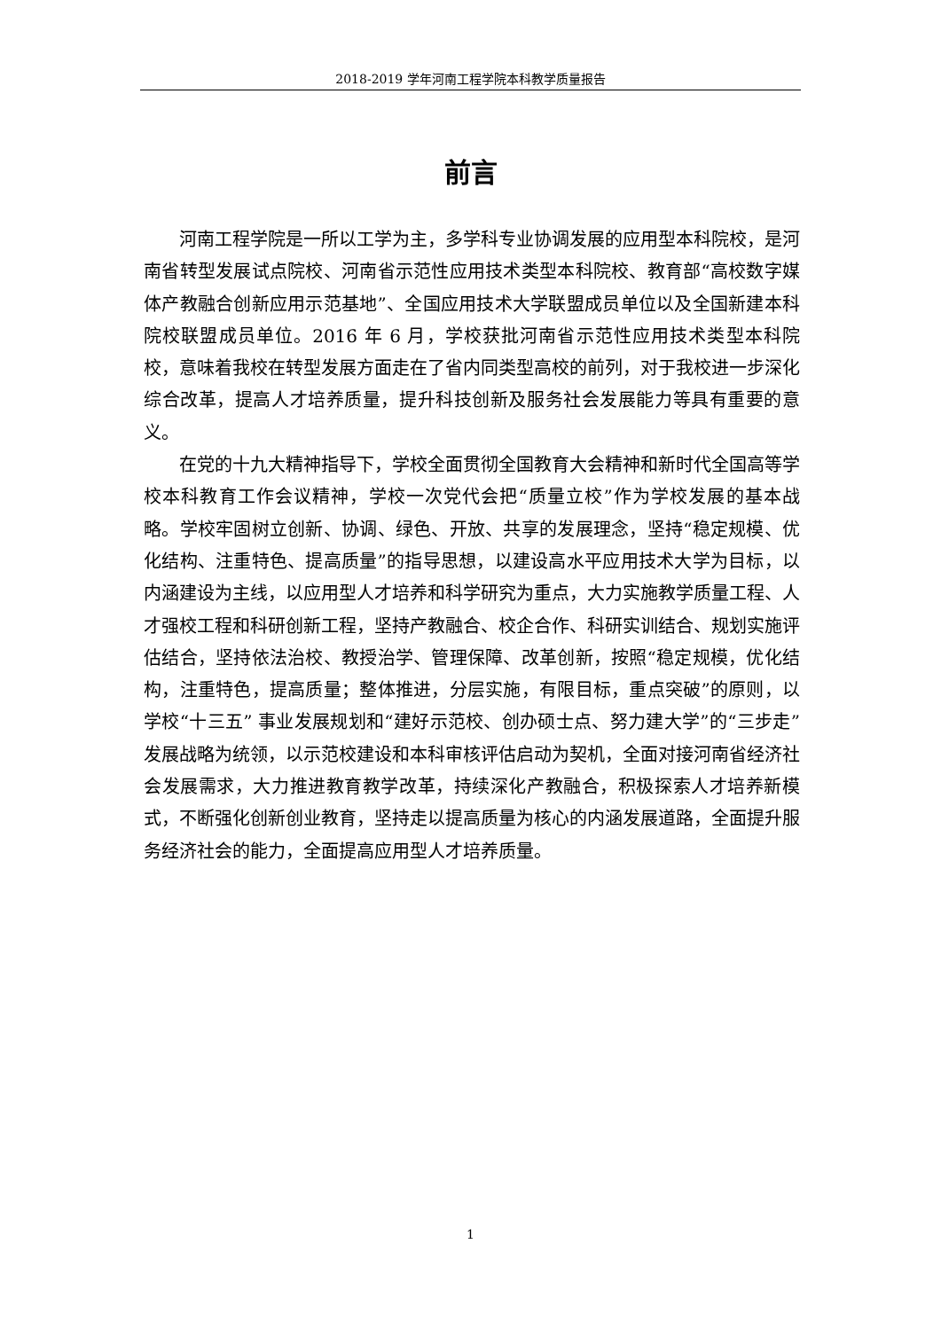2018-2019 学年河南工程学院本科教学质量报告
前言
河南工程学院是一所以工学为主，多学科专业协调发展的应用型本科院校，是河南省转型发展试点院校、河南省示范性应用技术类型本科院校、教育部“高校数字媒体产教融合创新应用示范基地”、全国应用技术大学联盟成员单位以及全国新建本科院校联盟成员单位。2016 年 6 月，学校获批河南省示范性应用技术类型本科院校，意味着我校在转型发展方面走在了省内同类型高校的前列，对于我校进一步深化综合改革，提高人才培养质量，提升科技创新及服务社会发展能力等具有重要的意义。
在党的十九大精神指导下，学校全面贯彻全国教育大会精神和新时代全国高等学校本科教育工作会议精神，学校一次党代会把“质量立校”作为学校发展的基本战略。学校牢固树立创新、协调、绿色、开放、共享的发展理念，坚持“稳定规模、优化结构、注重特色、提高质量”的指导思想，以建设高水平应用技术大学为目标，以内涵建设为主线，以应用型人才培养和科学研究为重点，大力实施教学质量工程、人才强校工程和科研创新工程，坚持产教融合、校企合作、科研实训结合、规划实施评估结合，坚持依法治校、教授治学、管理保障、改革创新，按照“稳定规模，优化结构，注重特色，提高质量；整体推进，分层实施，有限目标，重点突破”的原则，以学校“十三五” 事业发展规划和“建好示范校、创办硕士点、努力建大学”的“三步走”发展战略为统领，以示范校建设和本科审核评估启动为契机，全面对接河南省经济社会发展需求，大力推进教育教学改革，持续深化产教融合，积极探索人才培养新模式，不断强化创新创业教育，坚持走以提高质量为核心的内涵发展道路，全面提升服务经济社会的能力，全面提高应用型人才培养质量。
1